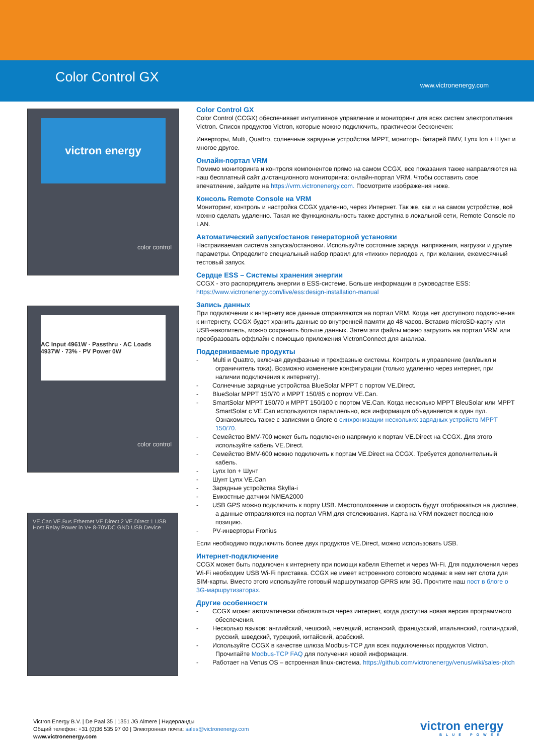Color Control GX
www.victronenergy.com
victron energy
color control
AC Input 4961W · Passthru · AC Loads 4937W · 73% · PV Power 0W
color control
VE.Can VE.Bus Ethernet VE.Direct 2 VE.Direct 1 USB Host Relay Power in V+ 8-70VDC GND USB Device
Color Control GX
Color Control (CCGX) обеспечивает интуитивное управление и мониторинг для всех систем электропитания Victron. Список продуктов Victron, которые можно подключить, практически бесконечен:
Инверторы, Multi, Quattro, солнечные зарядные устройства MPPT, мониторы батарей BMV, Lynx Ion + Шунт и многое другое.
Онлайн-портал VRM
Помимо мониторинга и контроля компонентов прямо на самом CCGX, все показания также направляются на наш бесплатный сайт дистанционного мониторинга: онлайн-портал VRM. Чтобы составить свое впечатление, зайдите на https://vrm.victronenergy.com. Посмотрите изображения ниже.
Консоль Remote Console на VRM
Мониторинг, контроль и настройка CCGX удаленно, через Интернет. Так же, как и на самом устройстве, всё можно сделать удаленно. Такая же функциональность также доступна в локальной сети, Remote Console по LAN.
Автоматический запуск/останов генераторной установки
Настраиваемая система запуска/остановки. Используйте состояние заряда, напряжения, нагрузки и другие параметры. Определите специальный набор правил для «тихих» периодов и, при желании, ежемесячный тестовый запуск.
Сердце ESS – Системы хранения энергии
CCGX - это распорядитель энергии в ESS-системе. Больше информации в руководстве ESS: https://www.victronenergy.com/live/ess:design-installation-manual
Запись данных
При подключении к интернету все данные отправляются на портал VRM. Когда нет доступного подключения к интернету, CCGX будет хранить данные во внутренней памяти до 48 часов. Вставив microSD-карту или USB-накопитель, можно сохранить больше данных. Затем эти файлы можно загрузить на портал VRM или преобразовать оффлайн с помощью приложения VictronConnect для анализа.
Поддерживаемые продукты
- Multi и Quattro, включая двухфазные и трехфазные системы. Контроль и управление (вкл/выкл и ограничитель тока). Возможно изменение конфигурации (только удаленно через интернет, при наличии подключения к интернету).
- Солнечные зарядные устройства BlueSolar MPPT с портом VE.Direct.
- BlueSolar MPPT 150/70 и MPPT 150/85 с портом VE.Can.
- SmartSolar MPPT 150/70 и MPPT 150/100 с портом VE.Can. Когда несколько MPPT BleuSolar или MPPT SmartSolar с VE.Can используются параллельно, вся информация объединяется в один пул. Ознакомьтесь также с записями в блоге о синхронизации нескольких зарядных устройств MPPT 150/70.
- Семейство BMV-700 может быть подключено напрямую к портам VE.Direct на CCGX. Для этого используйте кабель VE.Direct.
- Семейство BMV-600 можно подключить к портам VE.Direct на CCGX. Требуется дополнительный кабель.
- Lynx Ion + Шунт
- Шунт Lynx VE.Can
- Зарядные устройства Skylla-i
- Емкостные датчики NMEA2000
- USB GPS можно подключить к порту USB. Местоположение и скорость будут отображаться на дисплее, а данные отправляются на портал VRM для отслеживания. Карта на VRM покажет последнюю позицию.
- PV-инверторы Fronius
Если необходимо подключить более двух продуктов VE.Direct, можно использовать USB.
Интернет-подключение
CCGX может быть подключен к интернету при помощи кабеля Ethernet и через Wi-Fi. Для подключения через Wi-Fi необходим USB Wi-Fi приставка. CCGX не имеет встроенного сотового модема: в нем нет слота для SIM-карты. Вместо этого используйте готовый маршрутизатор GPRS или 3G. Прочтите наш пост в блоге о 3G-маршрутизаторах.
Другие особенности
- CCGX может автоматически обновляться через интернет, когда доступна новая версия программного обеспечения.
- Несколько языков: английский, чешский, немецкий, испанский, французский, итальянский, голландский, русский, шведский, турецкий, китайский, арабский.
- Используйте CCGX в качестве шлюза Modbus-TCP для всех подключенных продуктов Victron. Прочитайте Modbus-TCP FAQ для получения новой информации.
- Работает на Venus OS – встроенная linux-система. https://github.com/victronenergy/venus/wiki/sales-pitch
Victron Energy B.V. | De Paal 35 | 1351 JG Almere | Нидерланды
Общий телефон: +31 (0)36 535 97 00 | Электронная почта: sales@victronenergy.com
www.victronenergy.com
victron energy
BLUE POWER